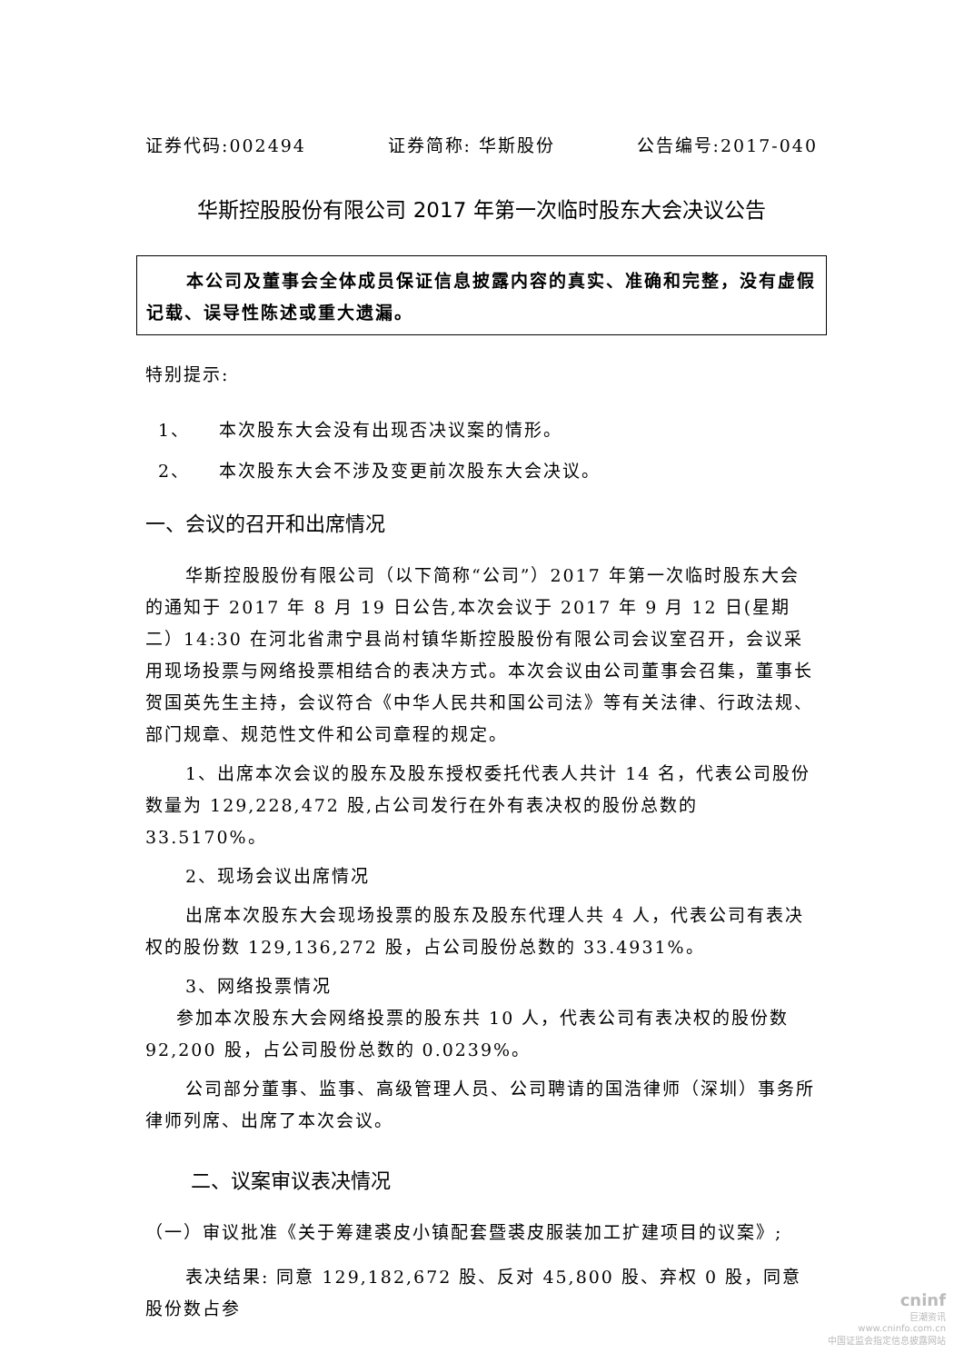证券代码:002494 证券简称: 华斯股份 公告编号:2017-040
华斯控股股份有限公司 2017 年第一次临时股东大会决议公告
本公司及董事会全体成员保证信息披露内容的真实、准确和完整，没有虚假记载、误导性陈述或重大遗漏。
特别提示:
1、 本次股东大会没有出现否决议案的情形。
2、 本次股东大会不涉及变更前次股东大会决议。
一、会议的召开和出席情况
华斯控股股份有限公司（以下简称“公司”）2017 年第一次临时股东大会的通知于 2017 年 8 月 19 日公告,本次会议于 2017 年 9 月 12 日(星期二）14:30 在河北省肃宁县尚村镇华斯控股股份有限公司会议室召开，会议采用现场投票与网络投票相结合的表决方式。本次会议由公司董事会召集，董事长贺国英先生主持，会议符合《中华人民共和国公司法》等有关法律、行政法规、部门规章、规范性文件和公司章程的规定。
1、出席本次会议的股东及股东授权委托代表人共计 14 名，代表公司股份数量为 129,228,472 股,占公司发行在外有表决权的股份总数的 33.5170%。
2、现场会议出席情况
出席本次股东大会现场投票的股东及股东代理人共 4 人，代表公司有表决权的股份数 129,136,272 股，占公司股份总数的 33.4931%。
3、网络投票情况
参加本次股东大会网络投票的股东共 10 人，代表公司有表决权的股份数 92,200 股，占公司股份总数的 0.0239%。
公司部分董事、监事、高级管理人员、公司聘请的国浩律师（深圳）事务所律师列席、出席了本次会议。
二、议案审议表决情况
（一）审议批准《关于筹建裘皮小镇配套暨裘皮服装加工扩建项目的议案》;
表决结果: 同意 129,182,672 股、反对 45,800 股、弃权 0 股，同意股份数占参
cninf
巨潮资讯
www.cninfo.com.cn
中国证监会指定信息披露网站